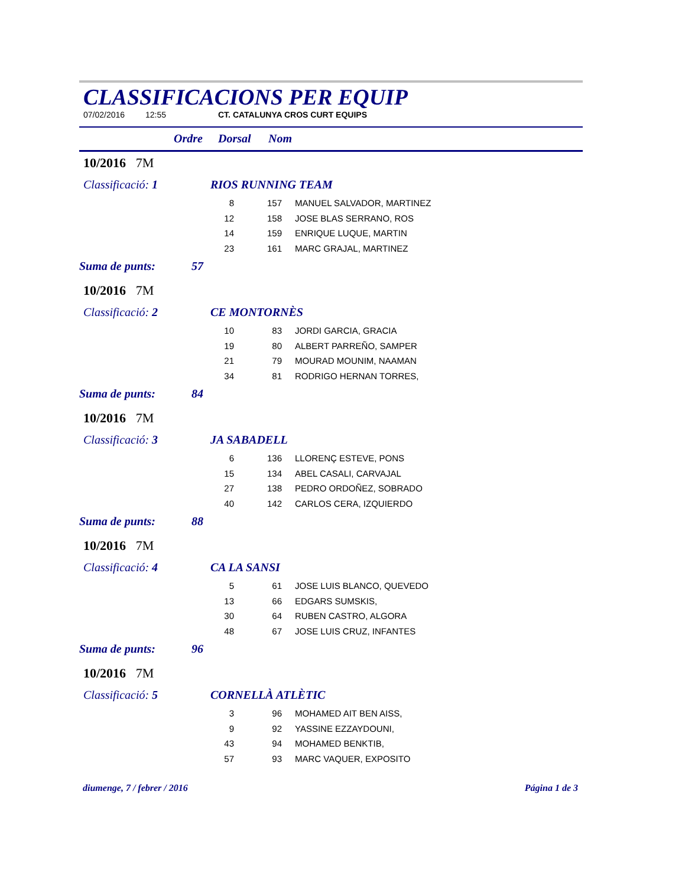CLASSIFICACIONS PER EQUIP
07/02/2016 12:55 CT. CATALUNYA CROS CURT EQUIPS
Ordre Dorsal Nom
10/2016 7M
Classificació: 1 RIOS RUNNING TEAM
| | 8 | 157 | MANUEL SALVADOR, MARTINEZ |
| | 12 | 158 | JOSE BLAS SERRANO, ROS |
| | 14 | 159 | ENRIQUE LUQUE, MARTIN |
| | 23 | 161 | MARC GRAJAL, MARTINEZ |
Suma de punts: 57
10/2016 7M
Classificació: 2 CE MONTORNÈS
| | 10 | 83 | JORDI GARCIA, GRACIA |
| | 19 | 80 | ALBERT PARREÑO, SAMPER |
| | 21 | 79 | MOURAD MOUNIM, NAAMAN |
| | 34 | 81 | RODRIGO HERNAN TORRES, |
Suma de punts: 84
10/2016 7M
Classificació: 3 JA SABADELL
| | 6 | 136 | LLORENÇ ESTEVE, PONS |
| | 15 | 134 | ABEL CASALI, CARVAJAL |
| | 27 | 138 | PEDRO ORDOÑEZ, SOBRADO |
| | 40 | 142 | CARLOS CERA, IZQUIERDO |
Suma de punts: 88
10/2016 7M
Classificació: 4 CA LA SANSI
| | 5 | 61 | JOSE LUIS BLANCO, QUEVEDO |
| | 13 | 66 | EDGARS SUMSKIS, |
| | 30 | 64 | RUBEN CASTRO, ALGORA |
| | 48 | 67 | JOSE LUIS CRUZ, INFANTES |
Suma de punts: 96
10/2016 7M
Classificació: 5 CORNELLÀ ATLÈTIC
| | 3 | 96 | MOHAMED AIT BEN AISS, |
| | 9 | 92 | YASSINE EZZAYDOUNI, |
| | 43 | 94 | MOHAMED BENKTIB, |
| | 57 | 93 | MARC VAQUER, EXPOSITO |
diumenge, 7 / febrer / 2016 Página 1 de 3